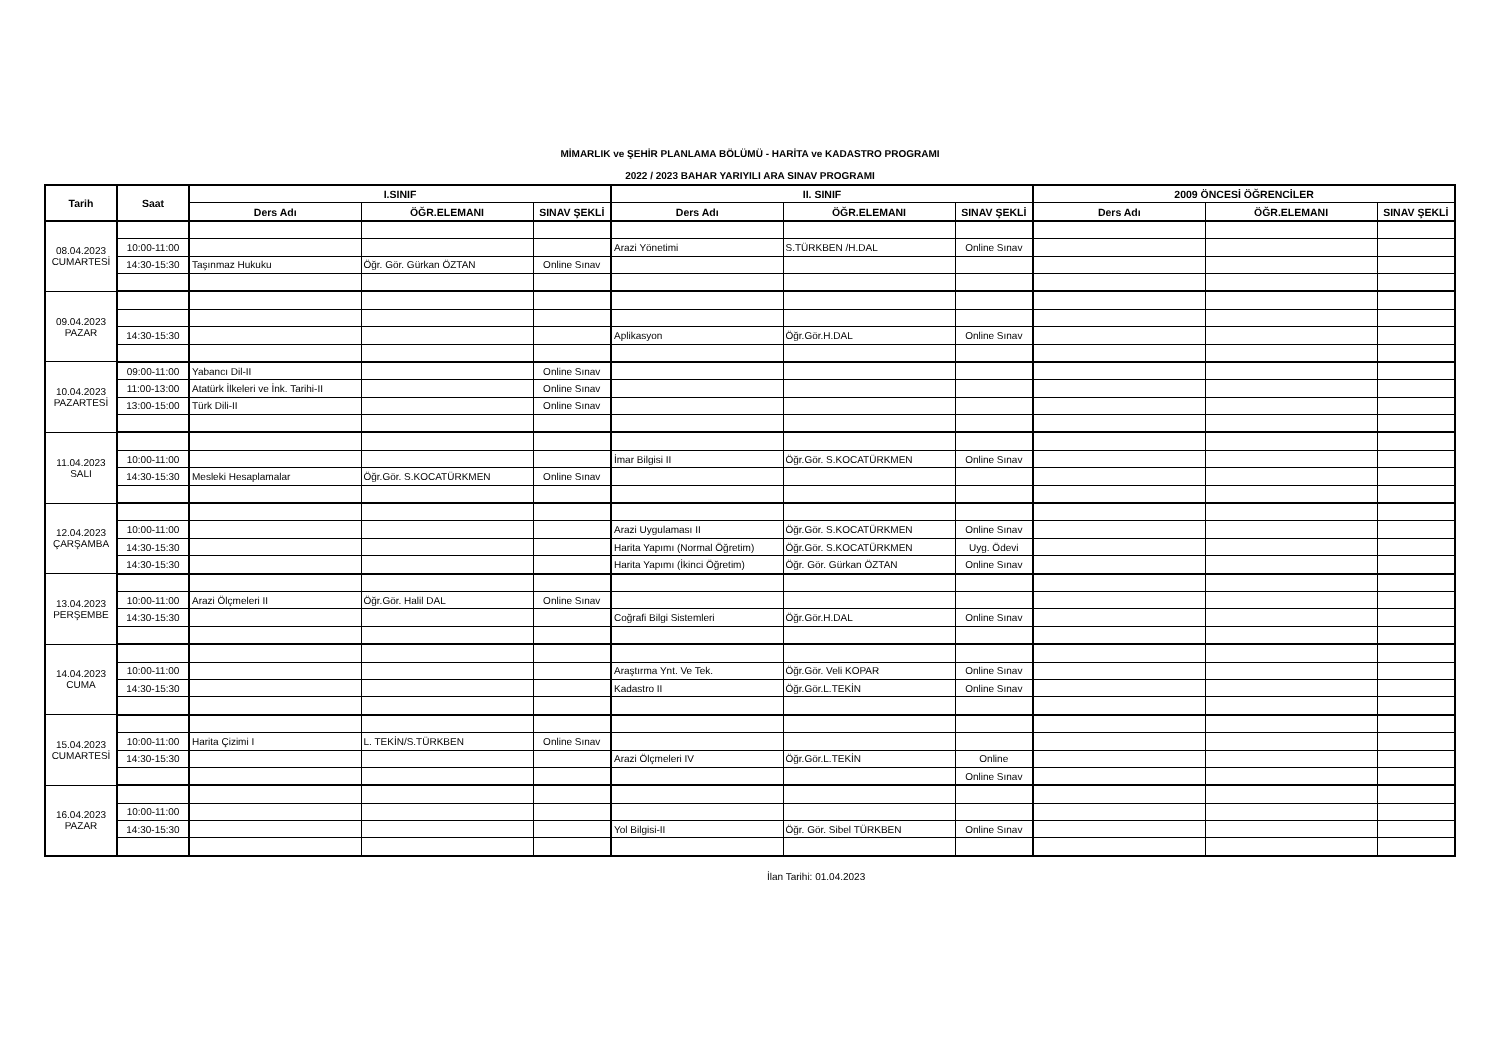MİMARLIK ve ŞEHİR PLANLAMA BÖLÜMÜ - HARİTA ve KADASTRO PROGRAMI
2022 / 2023 BAHAR YARIYILI ARA SINAV PROGRAMI
| Tarih | Saat | I.SINIF | | | II. SINIF | | | 2009 ÖNCESİ ÖĞRENCİLER | | |
| --- | --- | --- | --- | --- | --- | --- | --- | --- | --- | --- |
| | | Ders Adı | ÖĞR.ELEMANI | SINAV ŞEKLİ | Ders Adı | ÖĞR.ELEMANI | SINAV ŞEKLİ | Ders Adı | ÖĞR.ELEMANI | SINAV ŞEKLİ |
| 08.04.2023 CUMARTESİ | | | | | | | | | | |
| | 10:00-11:00 | | | | Arazi Yönetimi | S.TÜRKBEN /H.DAL | Online Sınav | | | |
| | 14:30-15:30 | Taşınmaz Hukuku | Öğr. Gör. Gürkan ÖZTAN | Online Sınav | | | | | | |
| 09.04.2023 PAZAR | | | | | | | | | | |
| | 14:30-15:30 | | | | Aplikasyon | Öğr.Gör.H.DAL | Online Sınav | | | |
| 10.04.2023 PAZARTESİ | 09:00-11:00 | Yabancı Dil-II | | Online Sınav | | | | | | |
| | 11:00-13:00 | Atatürk İlkeleri ve İnk. Tarihi-II | | Online Sınav | | | | | | |
| | 13:00-15:00 | Türk Dili-II | | Online Sınav | | | | | | |
| 11.04.2023 SALI | | | | | | | | | | |
| | 10:00-11:00 | | | | İmar Bilgisi II | Öğr.Gör. S.KOCATÜRKMEN | Online Sınav | | | |
| | 14:30-15:30 | Mesleki Hesaplamalar | Öğr.Gör. S.KOCATÜRKMEN | Online Sınav | | | | | | |
| 12.04.2023 ÇARŞAMBA | | | | | | | | | | |
| | 10:00-11:00 | | | | Arazi Uygulaması II | Öğr.Gör. S.KOCATÜRKMEN | Online Sınav | | | |
| | 14:30-15:30 | | | | Harita Yapımı (Normal Öğretim) | Öğr.Gör. S.KOCATÜRKMEN | Uyg. Ödevi | | | |
| | 14:30-15:30 | | | | Harita Yapımı (İkinci Öğretim) | Öğr. Gör. Gürkan ÖZTAN | Online Sınav | | | |
| 13.04.2023 PERŞEMBE | | | | | | | | | | |
| | 10:00-11:00 | Arazi Ölçmeleri II | Öğr.Gör. Halil DAL | Online Sınav | | | | | | |
| | 14:30-15:30 | | | | Coğrafi Bilgi Sistemleri | Öğr.Gör.H.DAL | Online Sınav | | | |
| 14.04.2023 CUMA | | | | | | | | | | |
| | 10:00-11:00 | | | | Araştırma Ynt. Ve Tek. | Öğr.Gör. Veli KOPAR | Online Sınav | | | |
| | 14:30-15:30 | | | | Kadastro II | Öğr.Gör.L.TEKİN | Online Sınav | | | |
| 15.04.2023 CUMARTESİ | | | | | | | | | | |
| | 10:00-11:00 | Harita Çizimi I | L. TEKİN/S.TÜRKBEN | Online Sınav | | | | | | |
| | 14:30-15:30 | | | | Arazi Ölçmeleri IV | Öğr.Gör.L.TEKİN | Online | | | |
| | | | | | | | Online Sınav | | | |
| 16.04.2023 PAZAR | | | | | | | | | | |
| | 10:00-11:00 | | | | | | | | | |
| | 14:30-15:30 | | | | Yol Bilgisi-II | Öğr. Gör. Sibel TÜRKBEN | Online Sınav | | | |
İlan Tarihi: 01.04.2023